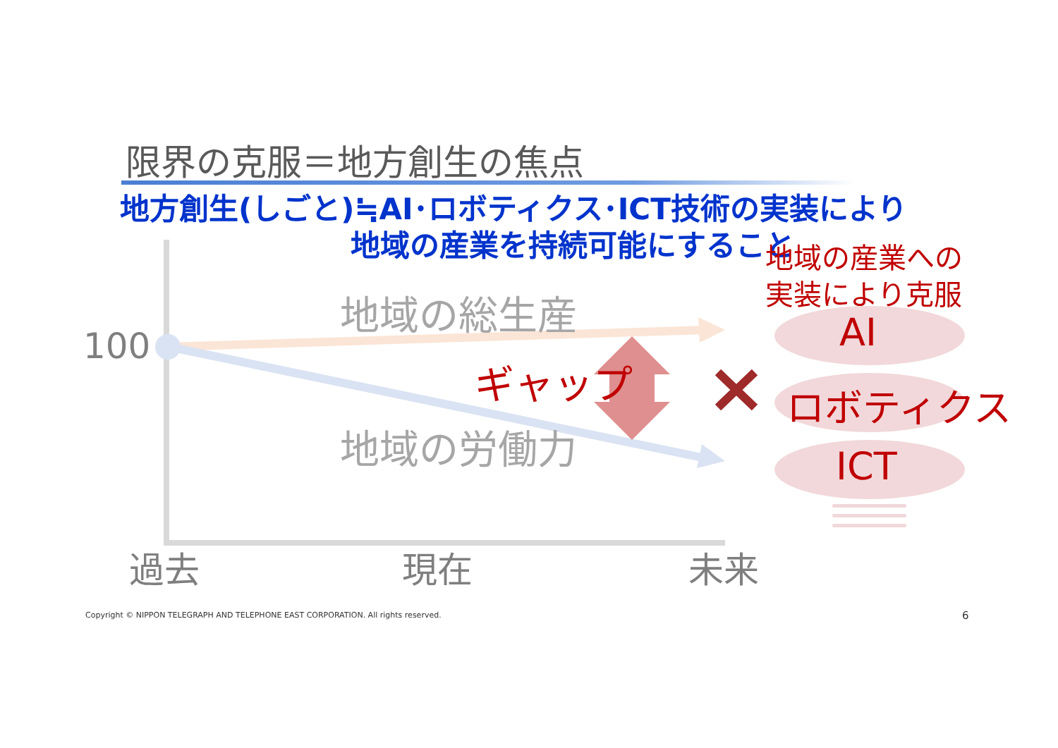限界の克服＝地方創生の焦点
地方創生(しごと)≒AI･ロボティクス･ICT技術の実装により
地域の産業を持続可能にすること
地域の産業への
実装により克服
地域の総生産
100
ギャップ
地域の労働力
AI
ロボティクス
ICT
過去 現在 未来
Copyright © NIPPON TELEGRAPH AND TELEPHONE EAST CORPORATION. All rights reserved. 6